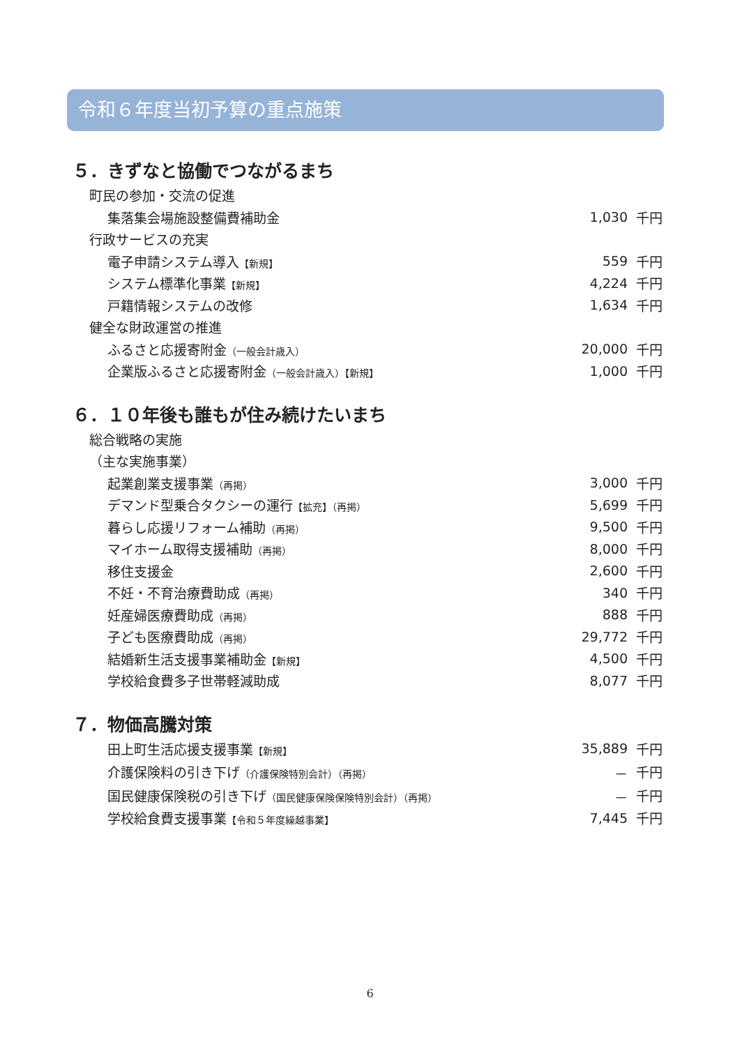令和６年度当初予算の重点施策
５．きずなと協働でつながるまち
| 町民の参加・交流の促進 | | |
| 集落集会場施設整備費補助金 | 1,030 | 千円 |
| 行政サービスの充実 | | |
| 電子申請システム導入 【新規】 | 559 | 千円 |
| システム標準化事業 【新規】 | 4,224 | 千円 |
| 戸籍情報システムの改修 | 1,634 | 千円 |
| 健全な財政運営の推進 | | |
| ふるさと応援寄附金 （一般会計歳入） | 20,000 | 千円 |
| 企業版ふるさと応援寄附金 （一般会計歳入）【新規】 | 1,000 | 千円 |
６．１０年後も誰もが住み続けたいまち
| 総合戦略の実施 | | |
| （主な実施事業） | | |
| 起業創業支援事業 （再掲） | 3,000 | 千円 |
| デマンド型乗合タクシーの運行 【拡充】（再掲） | 5,699 | 千円 |
| 暮らし応援リフォーム補助 （再掲） | 9,500 | 千円 |
| マイホーム取得支援補助 （再掲） | 8,000 | 千円 |
| 移住支援金 | 2,600 | 千円 |
| 不妊・不育治療費助成 （再掲） | 340 | 千円 |
| 妊産婦医療費助成 （再掲） | 888 | 千円 |
| 子ども医療費助成 （再掲） | 29,772 | 千円 |
| 結婚新生活支援事業補助金 【新規】 | 4,500 | 千円 |
| 学校給食費多子世帯軽減助成 | 8,077 | 千円 |
７．物価高騰対策
| 田上町生活応援支援事業 【新規】 | 35,889 | 千円 |
| 介護保険料の引き下げ （介護保険特別会計）（再掲） | － | 千円 |
| 国民健康保険税の引き下げ （国民健康保険保険特別会計）（再掲） | － | 千円 |
| 学校給食費支援事業 【令和５年度繰越事業】 | 7,445 | 千円 |
6